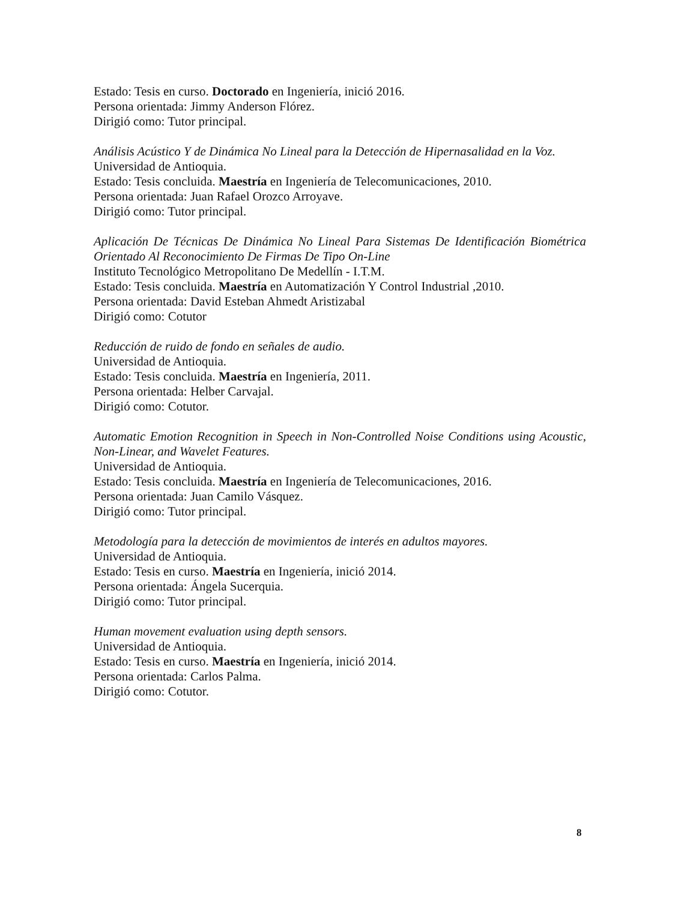Estado: Tesis en curso. Doctorado en Ingeniería, inició 2016.
Persona orientada: Jimmy Anderson Flórez.
Dirigió como: Tutor principal.
Análisis Acústico Y de Dinámica No Lineal para la Detección de Hipernasalidad en la Voz.
Universidad de Antioquia.
Estado: Tesis concluida. Maestría en Ingeniería de Telecomunicaciones, 2010.
Persona orientada: Juan Rafael Orozco Arroyave.
Dirigió como: Tutor principal.
Aplicación De Técnicas De Dinámica No Lineal Para Sistemas De Identificación Biométrica Orientado Al Reconocimiento De Firmas De Tipo On-Line
Instituto Tecnológico Metropolitano De Medellín - I.T.M.
Estado: Tesis concluida. Maestría en Automatización Y Control Industrial ,2010.
Persona orientada: David Esteban Ahmedt Aristizabal
Dirigió como: Cotutor
Reducción de ruido de fondo en señales de audio.
Universidad de Antioquia.
Estado: Tesis concluida. Maestría en Ingeniería, 2011.
Persona orientada: Helber Carvajal.
Dirigió como: Cotutor.
Automatic Emotion Recognition in Speech in Non-Controlled Noise Conditions using Acoustic, Non-Linear, and Wavelet Features.
Universidad de Antioquia.
Estado: Tesis concluida. Maestría en Ingeniería de Telecomunicaciones, 2016.
Persona orientada: Juan Camilo Vásquez.
Dirigió como: Tutor principal.
Metodología para la detección de movimientos de interés en adultos mayores.
Universidad de Antioquia.
Estado: Tesis en curso. Maestría en Ingeniería, inició 2014.
Persona orientada: Ángela Sucerquia.
Dirigió como: Tutor principal.
Human movement evaluation using depth sensors.
Universidad de Antioquia.
Estado: Tesis en curso. Maestría en Ingeniería, inició 2014.
Persona orientada: Carlos Palma.
Dirigió como: Cotutor.
8